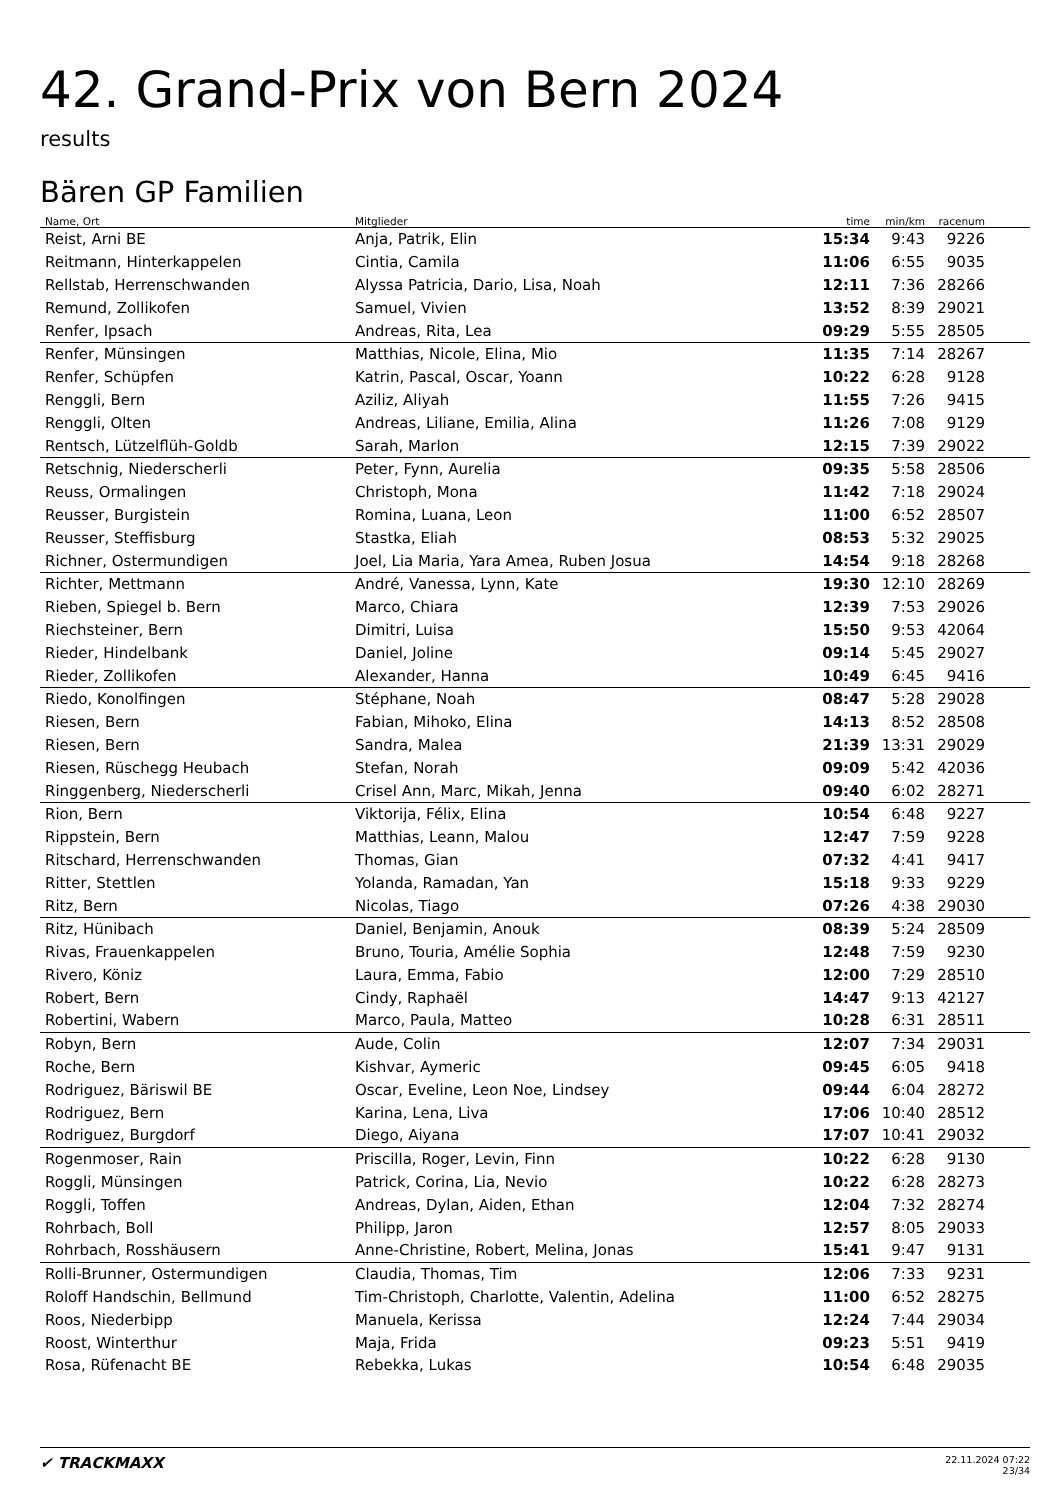42. Grand-Prix von Bern 2024
results
Bären GP Familien
| Name, Ort | Mitglieder | time | min/km | racenum | |
| --- | --- | --- | --- | --- | --- |
| Reist, Arni BE | Anja, Patrik, Elin | 15:34 | 9:43 | 9226 | |
| Reitmann, Hinterkappelen | Cintia, Camila | 11:06 | 6:55 | 9035 | |
| Rellstab, Herrenschwanden | Alyssa Patricia, Dario, Lisa, Noah | 12:11 | 7:36 | 28266 | |
| Remund, Zollikofen | Samuel, Vivien | 13:52 | 8:39 | 29021 | |
| Renfer, Ipsach | Andreas, Rita, Lea | 09:29 | 5:55 | 28505 | |
| Renfer, Münsingen | Matthias, Nicole, Elina, Mio | 11:35 | 7:14 | 28267 | |
| Renfer, Schüpfen | Katrin, Pascal, Oscar, Yoann | 10:22 | 6:28 | 9128 | |
| Renggli, Bern | Aziliz, Aliyah | 11:55 | 7:26 | 9415 | |
| Renggli, Olten | Andreas, Liliane, Emilia, Alina | 11:26 | 7:08 | 9129 | |
| Rentsch, Lützelflüh-Goldb | Sarah, Marlon | 12:15 | 7:39 | 29022 | |
| Retschnig, Niederscherli | Peter, Fynn, Aurelia | 09:35 | 5:58 | 28506 | |
| Reuss, Ormalingen | Christoph, Mona | 11:42 | 7:18 | 29024 | |
| Reusser, Burgistein | Romina, Luana, Leon | 11:00 | 6:52 | 28507 | |
| Reusser, Steffisburg | Stastka, Eliah | 08:53 | 5:32 | 29025 | |
| Richner, Ostermundigen | Joel, Lia Maria, Yara Amea, Ruben Josua | 14:54 | 9:18 | 28268 | |
| Richter, Mettmann | André, Vanessa, Lynn, Kate | 19:30 | 12:10 | 28269 | |
| Rieben, Spiegel b. Bern | Marco, Chiara | 12:39 | 7:53 | 29026 | |
| Riechsteiner, Bern | Dimitri, Luisa | 15:50 | 9:53 | 42064 | |
| Rieder, Hindelbank | Daniel, Joline | 09:14 | 5:45 | 29027 | |
| Rieder, Zollikofen | Alexander, Hanna | 10:49 | 6:45 | 9416 | |
| Riedo, Konolfingen | Stéphane, Noah | 08:47 | 5:28 | 29028 | |
| Riesen, Bern | Fabian, Mihoko, Elina | 14:13 | 8:52 | 28508 | |
| Riesen, Bern | Sandra, Malea | 21:39 | 13:31 | 29029 | |
| Riesen, Rüschegg Heubach | Stefan, Norah | 09:09 | 5:42 | 42036 | |
| Ringgenberg, Niederscherli | Crisel Ann, Marc, Mikah, Jenna | 09:40 | 6:02 | 28271 | |
| Rion, Bern | Viktorija, Félix, Elina | 10:54 | 6:48 | 9227 | |
| Rippstein, Bern | Matthias, Leann, Malou | 12:47 | 7:59 | 9228 | |
| Ritschard, Herrenschwanden | Thomas, Gian | 07:32 | 4:41 | 9417 | |
| Ritter, Stettlen | Yolanda, Ramadan, Yan | 15:18 | 9:33 | 9229 | |
| Ritz, Bern | Nicolas, Tiago | 07:26 | 4:38 | 29030 | |
| Ritz, Hünibach | Daniel, Benjamin, Anouk | 08:39 | 5:24 | 28509 | |
| Rivas, Frauenkappelen | Bruno, Touria, Amélie Sophia | 12:48 | 7:59 | 9230 | |
| Rivero, Köniz | Laura, Emma, Fabio | 12:00 | 7:29 | 28510 | |
| Robert, Bern | Cindy, Raphaël | 14:47 | 9:13 | 42127 | |
| Robertini, Wabern | Marco, Paula, Matteo | 10:28 | 6:31 | 28511 | |
| Robyn, Bern | Aude, Colin | 12:07 | 7:34 | 29031 | |
| Roche, Bern | Kishvar, Aymeric | 09:45 | 6:05 | 9418 | |
| Rodriguez, Bäriswil BE | Oscar, Eveline, Leon Noe, Lindsey | 09:44 | 6:04 | 28272 | |
| Rodriguez, Bern | Karina, Lena, Liva | 17:06 | 10:40 | 28512 | |
| Rodriguez, Burgdorf | Diego, Aiyana | 17:07 | 10:41 | 29032 | |
| Rogenmoser, Rain | Priscilla, Roger, Levin, Finn | 10:22 | 6:28 | 9130 | |
| Roggli, Münsingen | Patrick, Corina, Lia, Nevio | 10:22 | 6:28 | 28273 | |
| Roggli, Toffen | Andreas, Dylan, Aiden, Ethan | 12:04 | 7:32 | 28274 | |
| Rohrbach, Boll | Philipp, Jaron | 12:57 | 8:05 | 29033 | |
| Rohrbach, Rosshäusern | Anne-Christine, Robert, Melina, Jonas | 15:41 | 9:47 | 9131 | |
| Rolli-Brunner, Ostermundigen | Claudia, Thomas, Tim | 12:06 | 7:33 | 9231 | |
| Roloff Handschin, Bellmund | Tim-Christoph, Charlotte, Valentin, Adelina | 11:00 | 6:52 | 28275 | |
| Roos, Niederbipp | Manuela, Kerissa | 12:24 | 7:44 | 29034 | |
| Roost, Winterthur | Maja, Frida | 09:23 | 5:51 | 9419 | |
| Rosa, Rüfenacht BE | Rebekka, Lukas | 10:54 | 6:48 | 29035 | |
✔ TRACKMAXX
22.11.2024 07:22
23/34